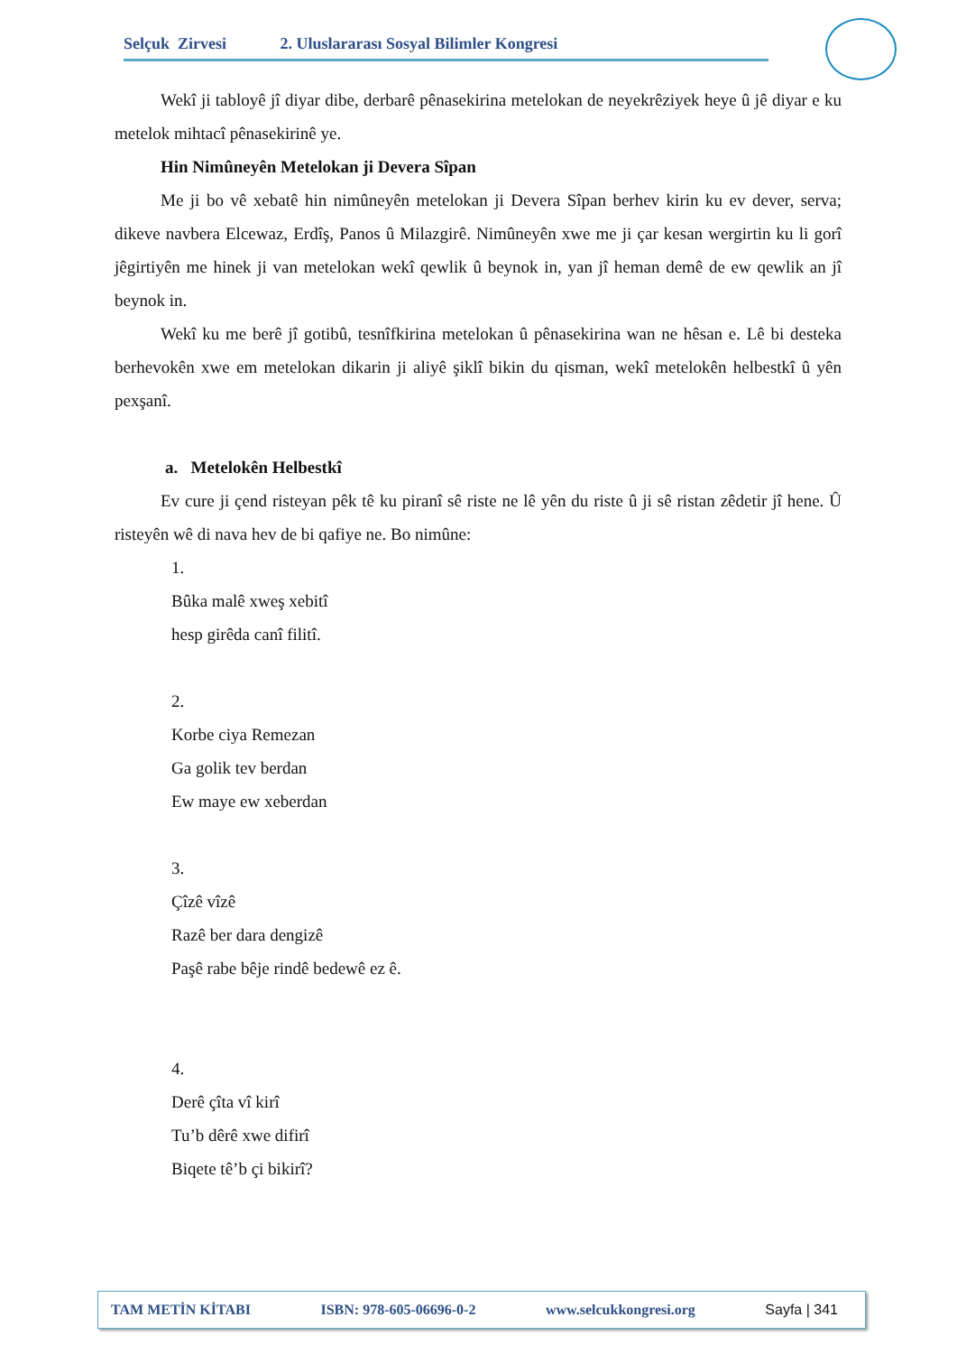Selçuk Zirvesi 2. Uluslararası Sosyal Bilimler Kongresi
Wekî ji tabloyê jî diyar dibe, derbarê pênasekirina metelokan de neyekrêziyek heye û jê diyar e ku metelok mihtacî pênasekirinê ye.
Hin Nimûneyên Metelokan ji Devera Sîpan
Me ji bo vê xebatê hin nimûneyên metelokan ji Devera Sîpan berhev kirin ku ev dever, serva; dikeve navbera Elcewaz, Erdîş, Panos û Milazgirê. Nimûneyên xwe me ji çar kesan wergirtin ku li gorî jêgirtiyên me hinek ji van metelokan wekî qewlik û beynok in, yan jî heman demê de ew qewlik an jî beynok in.
Wekî ku me berê jî gotibû, tesnîfkirina metelokan û pênasekirina wan ne hêsan e. Lê bi desteka berhevokên xwe em metelokan dikarin ji aliyê şiklî bikin du qisman, wekî metelokên helbestkî û yên pexşanî.
a. Metelokên Helbestkî
Ev cure ji çend risteyan pêk tê ku piranî sê riste ne lê yên du riste û ji sê ristan zêdetir jî hene. Û risteyên wê di nava hev de bi qafiye ne. Bo nimûne:
1.
Bûka malê xweş xebitî
hesp girêda canî filitî.
2.
Korbe ciya Remezan
Ga golik tev berdan
Ew maye ew xeberdan
3.
Çîzê vîzê
Razê ber dara dengizê
Paşê rabe bêje rindê bedewê ez ê.
4.
Derê çîta vî kirî
Tu’b dêrê xwe difirî
Biqete tê’b çi bikirî?
TAM METİN KİTABI ISBN: 978-605-06696-0-2 www.selcukkongresi.org Sayfa | 341